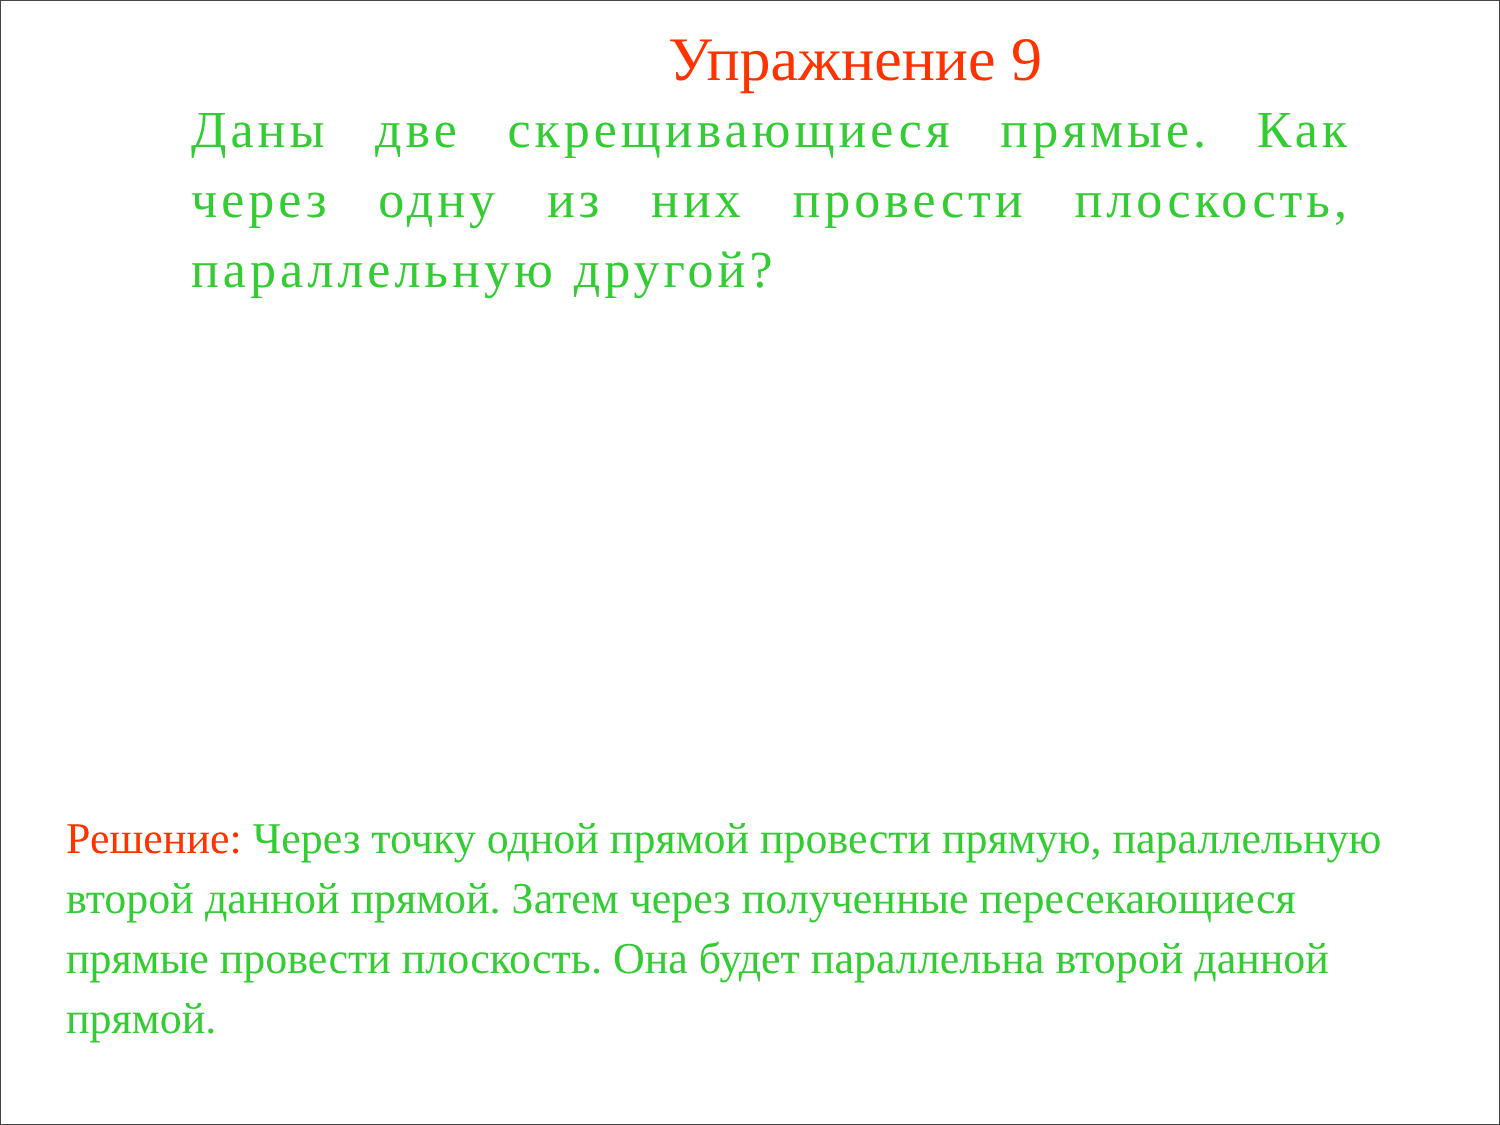Упражнение 9
Даны две скрещивающиеся прямые. Как через одну из них провести плоскость, параллельную другой?
Решение: Через точку одной прямой провести прямую, параллельную второй данной прямой. Затем через полученные пересекающиеся прямые провести плоскость. Она будет параллельна второй данной прямой.